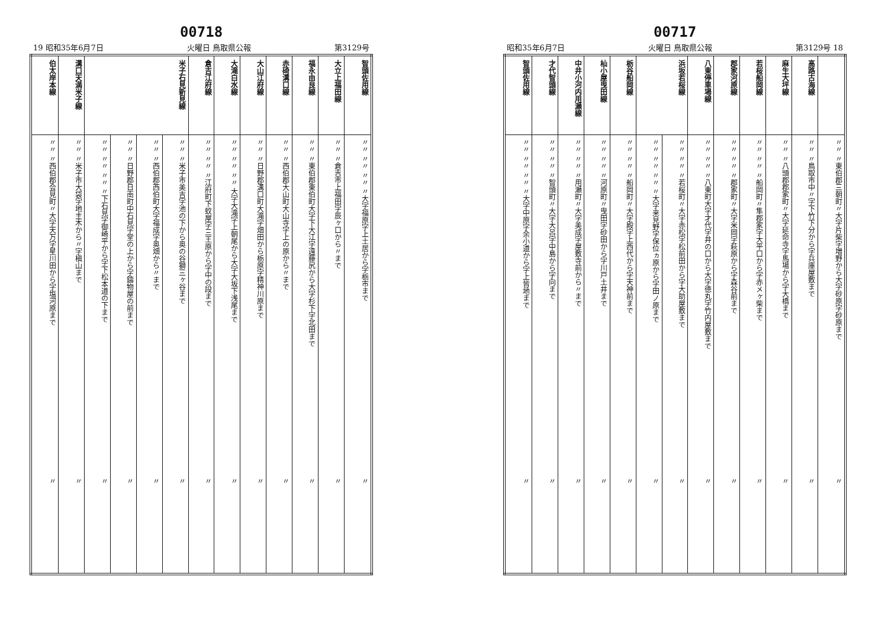00718
19 昭和35年6月7日 火曜日 鳥取県公報 第3129号
| 伯太岸本線 | 溝口天満米子線 | 米子石見新見線 | | | | 倉吉江府線 | 大滝白水線 | 大山江府線 | 赤碕溝口線 | 福永由良線 | 大立上福田線 | 智頭佐用線 |
| --- | --- | --- | --- | --- | --- | --- | --- | --- | --- | --- | --- | --- |
| 〃〃 〃西伯郡会見町〃大字天万字星川田から字塩河原まで | 〃〃 〃米子市大袋字地主木から〃字槇山まで | 〃〃 〃〃 〃〃 〃下石見字御崎平から字下松本道の下まで | 〃〃 〃日野郡日南町中石見字堂の上から字鑄物屋の前まで | 〃〃 〃西伯郡西伯町大字福成字奥畑から〃まで | 〃〃 〃米子市美吉字池の下から奥の谷獅三ヶ谷まで | 〃〃 〃〃 〃江府町下蚊屋字三王原から字中の段まで | 〃〃 〃〃 〃〃 大字大滝字上朝尾から大字大坂下浅尾まで | 〃〃 〃日野郡溝口町大滝字畑田から栃原字精神川原まで | 〃〃 〃西伯郡大山町大山寺字上の原から〃まで | 〃〃 〃東伯郡東伯町大字下大江字遠藤尻から大字杉下字北田まで | 〃〃 〃倉吉市上福田字辰ヶ口から〃まで | 〃〃 〃〃 〃〃 〃大字福原字上土居から字栃市まで |
| 〃 | 〃 | 〃 | 〃 | 〃 | 〃 | 〃 | 〃 | 〃 | 〃 | 〃 | 〃 | 〃 |
00717
昭和35年6月7日 火曜日 鳥取県公報 第3129号 18
| 智頭佐用線 | 才代智頭線 | 中井小河内用瀬線 | 杣小屋曳田線 | 栃谷船岡線 | 浜坂若桜線 | | 八東停車場線 | 郡家河原線 | 若桜船岡線 | 麻生大坪線 | 高路古海線 | |
| --- | --- | --- | --- | --- | --- | --- | --- | --- | --- | --- | --- | --- |
| 〃〃 〃〃 〃〃 〃大字中原字余小道から字上皆地まで | 〃〃 〃〃 〃智頭町〃大字大呂字中島から字向まで | 〃〃 〃〃 〃用瀬町〃大字美成字屋敷寺前から〃まで | 〃〃 〃〃 〃河原町〃曳田字砂田から字川戸土井まで | 〃〃 〃〃 〃船岡町〃大字殿字上西代から字天神前まで | 〃〃 〃〃 〃〃 〃大字来見野字保位ヵ原から字田ノ原まで | 〃〃 〃〃 〃若桜町〃大字赤松字松前田から字大助屋敷まで | 〃〃 〃〃 〃八東町大字才代字井の口から大字徳丸字竹内屋敷まで | 〃〃 〃〃 〃郡家町〃大字米岡字萩原から字森谷前まで | 〃〃 〃〃 〃船岡町〃隼郡家字大平口から字赤メヶ柴まで | 〃〃 〃八頭郡郡家町〃大字延命寺字馬場から字大橋まで | 〃〃 〃鳥取市中〃字下竹下分から字兵庫屋敷まで | 〃〃 〃東伯郡三朝町〃大字片柴字増野から大字砂原字砂原まで |
| 〃 | 〃 | 〃 | 〃 | 〃 | 〃 | 〃 | 〃 | 〃 | 〃 | 〃 | 〃 | 〃 |